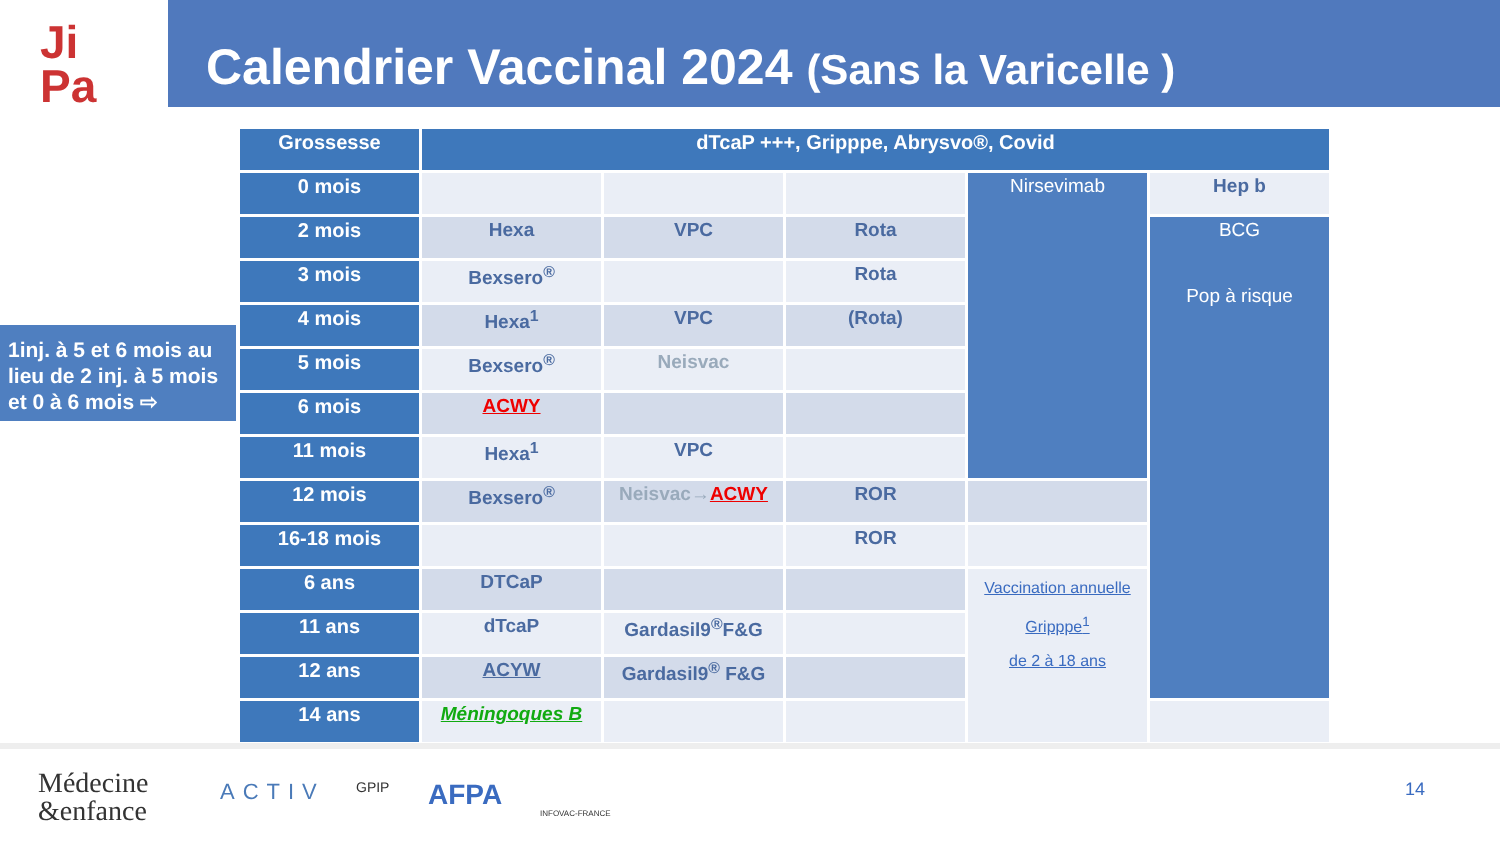Ji
Pa
Calendrier Vaccinal 2024 (Sans la Varicelle )
1inj. à 5 et 6 mois au lieu de 2 inj. à 5 mois et 0 à 6 mois ⇨
| Grossesse | dTcaP +++, Gripppe, Abrysvo®, Covid | | | | |
| --- | --- | --- | --- | --- | --- |
| 0 mois | | | | Nirsevimab | Hep b |
| 2 mois | Hexa | VPC | Rota | | BCG Pop à risque |
| 3 mois | Bexsero<sup>®</sup> | | Rota | | |
| 4 mois | Hexa<sup>1</sup> | VPC | (Rota) | | |
| 5 mois | Bexsero<sup>®</sup> | Neisvac | | | |
| 6 mois | ACWY | | | | |
| 11 mois | Hexa<sup>1</sup> | VPC | | | |
| 12 mois | Bexsero<sup>®</sup> | Neisvac→ ACWY | ROR | | |
| 16-18 mois | | | ROR | | |
| 6 ans | DTCaP | | | Vaccination annuelle Gripppe<sup>1</sup> de 2 à 18 ans | |
| 11 ans | dTcaP | Gardasil9<sup>®</sup>F&G | | | |
| 12 ans | ACYW | Gardasil9<sup>®</sup> F&G | | | |
| 14 ans | Méningoques B | | | | |
Médecine
&enfance
ACTIV GPIP AFPA
INFOVAC-FRANCE
14